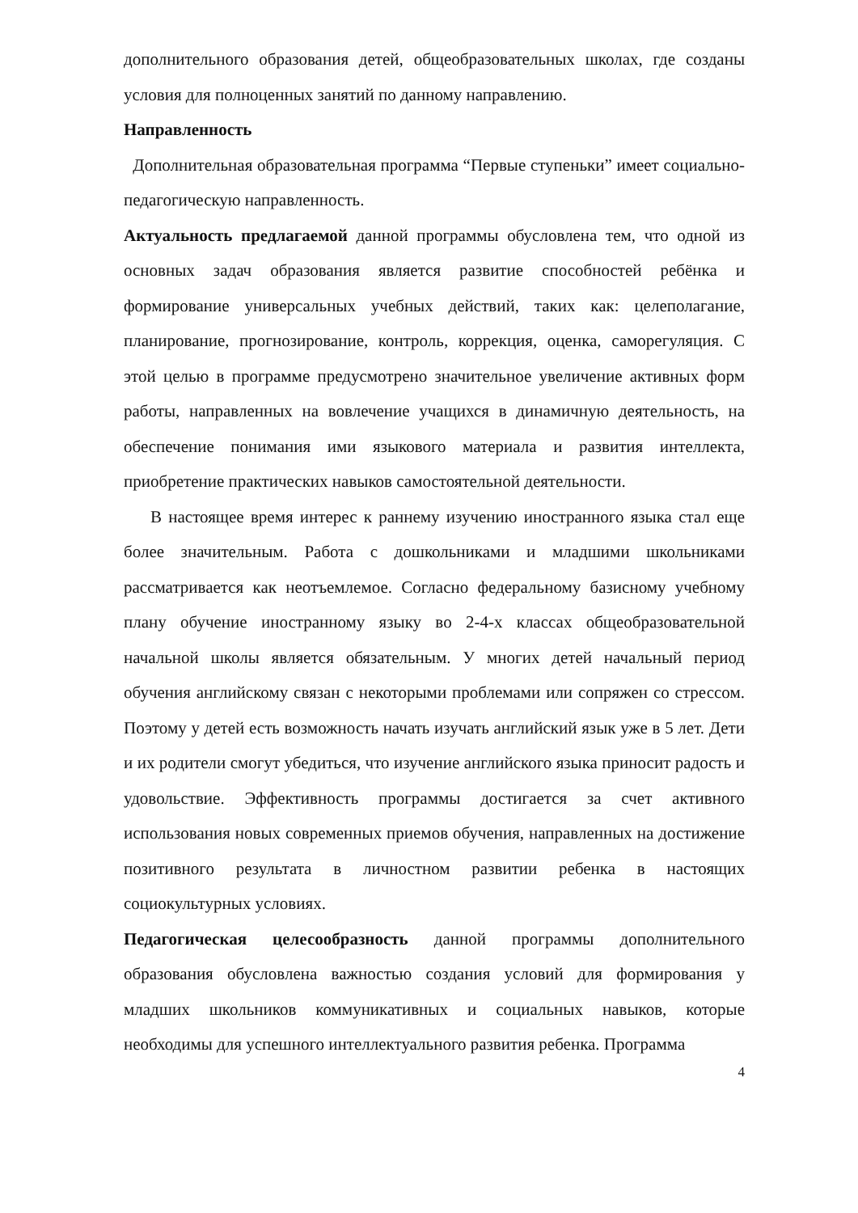дополнительного образования детей, общеобразовательных школах, где созданы условия для полноценных занятий по данному направлению.
Направленность
Дополнительная образовательная программа “Первые ступеньки” имеет социально-педагогическую направленность.
Актуальность предлагаемой данной программы обусловлена тем, что одной из основных задач образования является развитие способностей ребёнка и формирование универсальных учебных действий, таких как: целеполагание, планирование, прогнозирование, контроль, коррекция, оценка, саморегуляция. С этой целью в программе предусмотрено значительное увеличение активных форм работы, направленных на вовлечение учащихся в динамичную деятельность, на обеспечение понимания ими языкового материала и развития интеллекта, приобретение практических навыков самостоятельной деятельности.
В настоящее время интерес к раннему изучению иностранного языка стал еще более значительным. Работа с дошкольниками и младшими школьниками рассматривается как неотъемлемое. Согласно федеральному базисному учебному плану обучение иностранному языку во 2-4-х классах общеобразовательной начальной школы является обязательным. У многих детей начальный период обучения английскому связан с некоторыми проблемами или сопряжен со стрессом. Поэтому у детей есть возможность начать изучать английский язык уже в 5 лет. Дети и их родители смогут убедиться, что изучение английского языка приносит радость и удовольствие. Эффективность программы достигается за счет активного использования новых современных приемов обучения, направленных на достижение позитивного результата в личностном развитии ребенка в настоящих социокультурных условиях.
Педагогическая целесообразность данной программы дополнительного образования обусловлена важностью создания условий для формирования у младших школьников коммуникативных и социальных навыков, которые необходимы для успешного интеллектуального развития ребенка. Программа
4